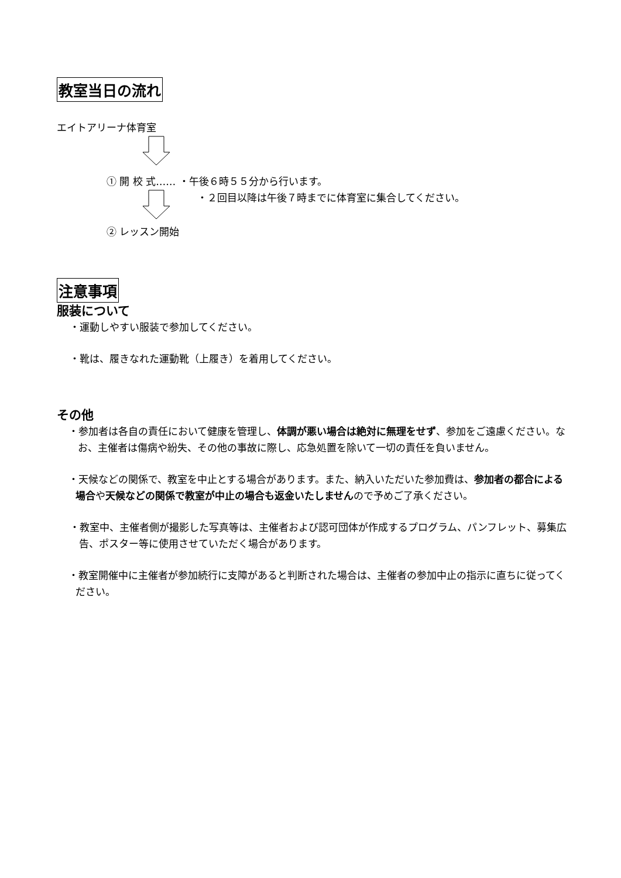教室当日の流れ
エイトアリーナ体育室
① 開 校 式…… ・午後６時５５分から行います。
・２回目以降は午後７時までに体育室に集合してください。
② レッスン開始
注意事項
服装について
・運動しやすい服装で参加してください。
・靴は、履きなれた運動靴（上履き）を着用してください。
その他
・参加者は各自の責任において健康を管理し、体調が悪い場合は絶対に無理をせず、参加をご遠慮ください。なお、主催者は傷病や紛失、その他の事故に際し、応急処置を除いて一切の責任を負いません。
・天候などの関係で、教室を中止とする場合があります。また、納入いただいた参加費は、参加者の都合による場合や天候などの関係で教室が中止の場合も返金いたしませんので予めご了承ください。
・教室中、主催者側が撮影した写真等は、主催者および認可団体が作成するプログラム、パンフレット、募集広告、ポスター等に使用させていただく場合があります。
・教室開催中に主催者が参加続行に支障があると判断された場合は、主催者の参加中止の指示に直ちに従ってください。